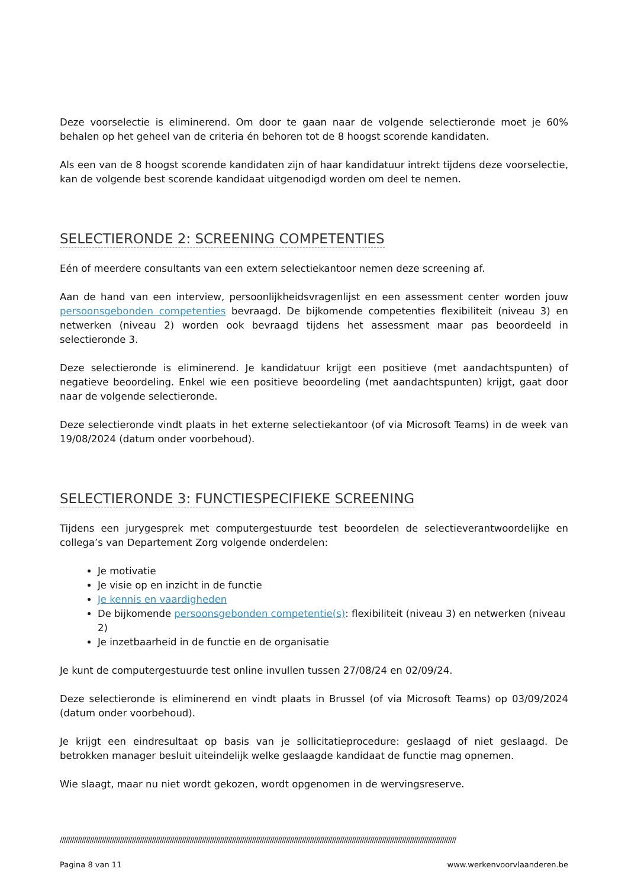Deze voorselectie is eliminerend. Om door te gaan naar de volgende selectieronde moet je 60% behalen op het geheel van de criteria én behoren tot de 8 hoogst scorende kandidaten.
Als een van de 8 hoogst scorende kandidaten zijn of haar kandidatuur intrekt tijdens deze voorselectie, kan de volgende best scorende kandidaat uitgenodigd worden om deel te nemen.
SELECTIERONDE 2: SCREENING COMPETENTIES
Eén of meerdere consultants van een extern selectiekantoor nemen deze screening af.
Aan de hand van een interview, persoonlijkheidsvragenlijst en een assessment center worden jouw persoonsgebonden competenties bevraagd. De bijkomende competenties flexibiliteit (niveau 3) en netwerken (niveau 2) worden ook bevraagd tijdens het assessment maar pas beoordeeld in selectieronde 3.
Deze selectieronde is eliminerend. Je kandidatuur krijgt een positieve (met aandachtspunten) of negatieve beoordeling. Enkel wie een positieve beoordeling (met aandachtspunten) krijgt, gaat door naar de volgende selectieronde.
Deze selectieronde vindt plaats in het externe selectiekantoor (of via Microsoft Teams) in de week van 19/08/2024 (datum onder voorbehoud).
SELECTIERONDE 3: FUNCTIESPECIFIEKE SCREENING
Tijdens een jurygesprek met computergestuurde test beoordelen de selectieverantwoordelijke en collega’s van Departement Zorg volgende onderdelen:
Je motivatie
Je visie op en inzicht in de functie
Je kennis en vaardigheden
De bijkomende persoonsgebonden competentie(s): flexibiliteit (niveau 3) en netwerken (niveau 2)
Je inzetbaarheid in de functie en de organisatie
Je kunt de computergestuurde test online invullen tussen 27/08/24 en 02/09/24.
Deze selectieronde is eliminerend en vindt plaats in Brussel (of via Microsoft Teams) op 03/09/2024 (datum onder voorbehoud).
Je krijgt een eindresultaat op basis van je sollicitatieprocedure: geslaagd of niet geslaagd. De betrokken manager besluit uiteindelijk welke geslaagde kandidaat de functie mag opnemen.
Wie slaagt, maar nu niet wordt gekozen, wordt opgenomen in de wervingsreserve.
//////////////////////////////////////////////////////////////////////////////////////////////////////////////////////////////////////////////////////////////////////////////////////////////////////
Pagina 8 van 11 www.werkenvoorvlaanderen.be